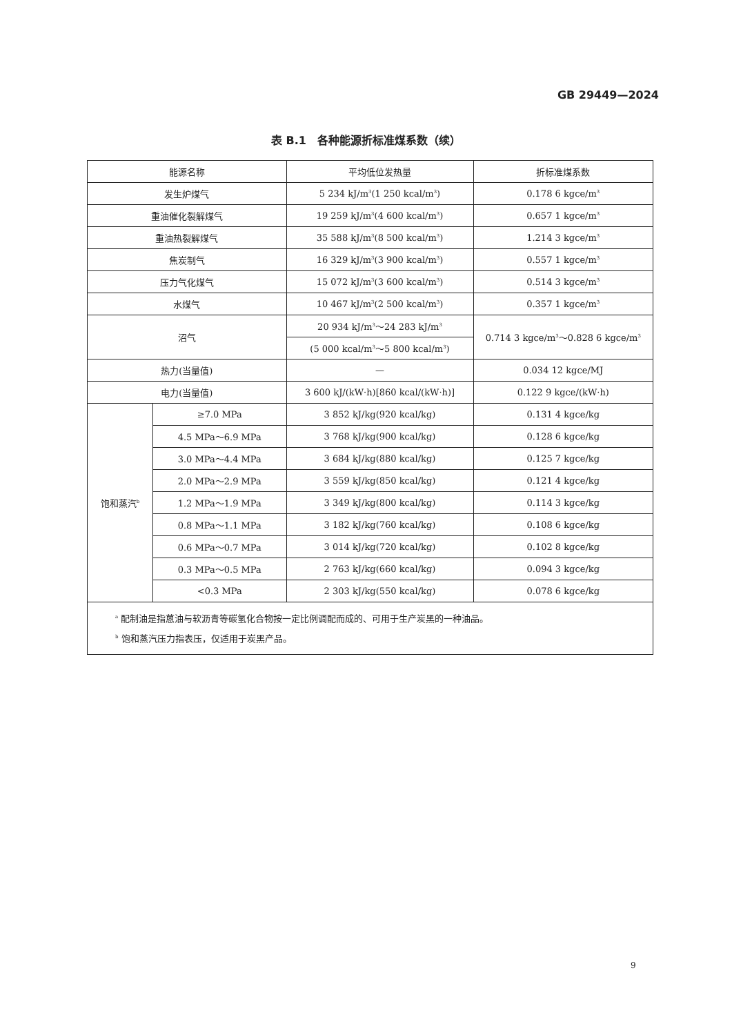GB 29449—2024
表 B.1　各种能源折标准煤系数（续）
| 能源名称 | | 平均低位发热量 | 折标准煤系数 |
| --- | --- | --- | --- |
| 发生炉煤气 | | 5 234 kJ/m<sup>3</sup>(1 250 kcal/m<sup>3</sup>) | 0.178 6 kgce/m<sup>3</sup> |
| 重油催化裂解煤气 | | 19 259 kJ/m<sup>3</sup>(4 600 kcal/m<sup>3</sup>) | 0.657 1 kgce/m<sup>3</sup> |
| 重油热裂解煤气 | | 35 588 kJ/m<sup>3</sup>(8 500 kcal/m<sup>3</sup>) | 1.214 3 kgce/m<sup>3</sup> |
| 焦炭制气 | | 16 329 kJ/m<sup>3</sup>(3 900 kcal/m<sup>3</sup>) | 0.557 1 kgce/m<sup>3</sup> |
| 压力气化煤气 | | 15 072 kJ/m<sup>3</sup>(3 600 kcal/m<sup>3</sup>) | 0.514 3 kgce/m<sup>3</sup> |
| 水煤气 | | 10 467 kJ/m<sup>3</sup>(2 500 kcal/m<sup>3</sup>) | 0.357 1 kgce/m<sup>3</sup> |
| 沼气 | | 20 934 kJ/m<sup>3</sup>～24 283 kJ/m<sup>3</sup> | 0.714 3 kgce/m<sup>3</sup>～0.828 6 kgce/m<sup>3</sup> |
| | | (5 000 kcal/m<sup>3</sup>～5 800 kcal/m<sup>3</sup>) | |
| 热力(当量值) | | — | 0.034 12 kgce/MJ |
| 电力(当量值) | | 3 600 kJ/(kW·h)[860 kcal/(kW·h)] | 0.122 9 kgce/(kW·h) |
| 饱和蒸汽<sup>b</sup> | ≥7.0 MPa | 3 852 kJ/kg(920 kcal/kg) | 0.131 4 kgce/kg |
| | 4.5 MPa～6.9 MPa | 3 768 kJ/kg(900 kcal/kg) | 0.128 6 kgce/kg |
| | 3.0 MPa～4.4 MPa | 3 684 kJ/kg(880 kcal/kg) | 0.125 7 kgce/kg |
| | 2.0 MPa～2.9 MPa | 3 559 kJ/kg(850 kcal/kg) | 0.121 4 kgce/kg |
| | 1.2 MPa～1.9 MPa | 3 349 kJ/kg(800 kcal/kg) | 0.114 3 kgce/kg |
| | 0.8 MPa～1.1 MPa | 3 182 kJ/kg(760 kcal/kg) | 0.108 6 kgce/kg |
| | 0.6 MPa～0.7 MPa | 3 014 kJ/kg(720 kcal/kg) | 0.102 8 kgce/kg |
| | 0.3 MPa～0.5 MPa | 2 763 kJ/kg(660 kcal/kg) | 0.094 3 kgce/kg |
| | <0.3 MPa | 2 303 kJ/kg(550 kcal/kg) | 0.078 6 kgce/kg |
| <sup>a</sup> 配制油是指蒽油与软沥青等碳氢化合物按一定比例调配而成的、可用于生产炭黑的一种油品。 <sup>b</sup> 饱和蒸汽压力指表压，仅适用于炭黑产品。 | | | |
9